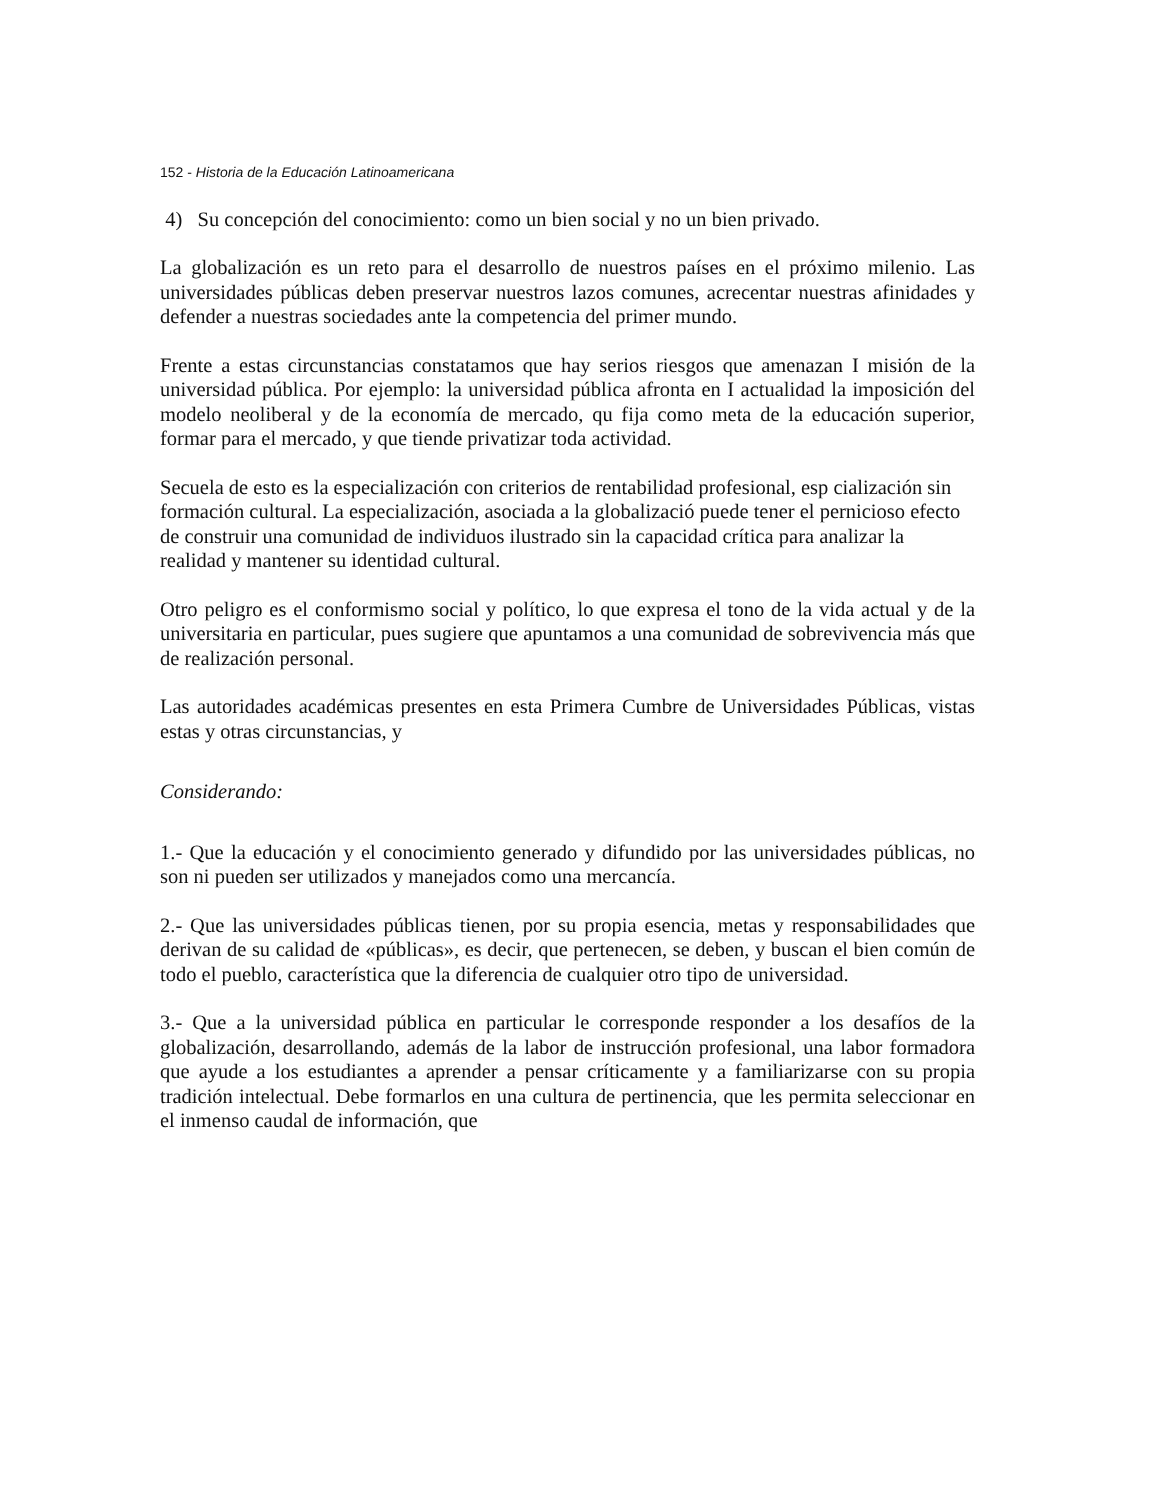152 - Historia de la Educación Latinoamericana
4) Su concepción del conocimiento: como un bien social y no un bien privado.
La globalización es un reto para el desarrollo de nuestros países en el próximo milenio. Las universidades públicas deben preservar nuestros lazos comunes, acrecentar nuestras afinidades y defender a nuestras sociedades ante la competencia del primer mundo.
Frente a estas circunstancias constatamos que hay serios riesgos que amenazan I misión de la universidad pública. Por ejemplo: la universidad pública afronta en I actualidad la imposición del modelo neoliberal y de la economía de mercado, qu fija como meta de la educación superior, formar para el mercado, y que tiende privatizar toda actividad.
Secuela de esto es la especialización con criterios de rentabilidad profesional, esp cialización sin formación cultural. La especialización, asociada a la globalizació puede tener el pernicioso efecto de construir una comunidad de individuos ilustrado sin la capacidad crítica para analizar la realidad y mantener su identidad cultural.
Otro peligro es el conformismo social y político, lo que expresa el tono de la vida actual y de la universitaria en particular, pues sugiere que apuntamos a una comunidad de sobrevivencia más que de realización personal.
Las autoridades académicas presentes en esta Primera Cumbre de Universidades Públicas, vistas estas y otras circunstancias, y
Considerando:
1.- Que la educación y el conocimiento generado y difundido por las universidades públicas, no son ni pueden ser utilizados y manejados como una mercancía.
2.- Que las universidades públicas tienen, por su propia esencia, metas y responsabilidades que derivan de su calidad de «públicas», es decir, que pertenecen, se deben, y buscan el bien común de todo el pueblo, característica que la diferencia de cualquier otro tipo de universidad.
3.- Que a la universidad pública en particular le corresponde responder a los desafíos de la globalización, desarrollando, además de la labor de instrucción profesional, una labor formadora que ayude a los estudiantes a aprender a pensar críticamente y a familiarizarse con su propia tradición intelectual. Debe formarlos en una cultura de pertinencia, que les permita seleccionar en el inmenso caudal de información, que